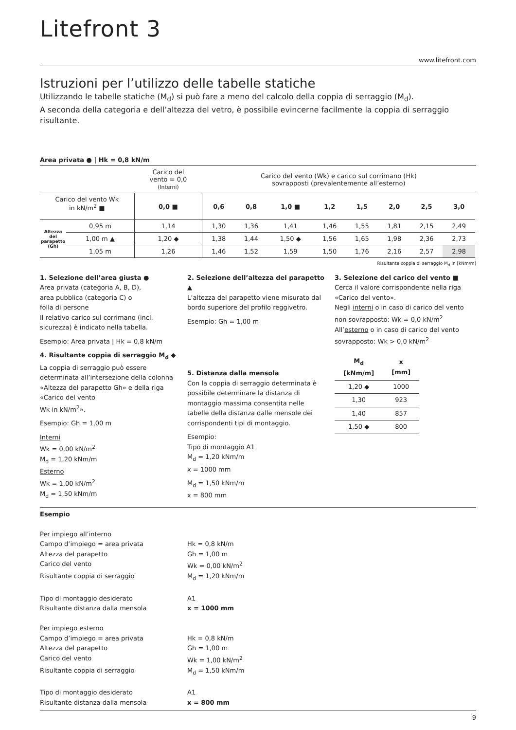Litefront 3
www.litefront.com
Istruzioni per l’utilizzo delle tabelle statiche
Utilizzando le tabelle statiche (M<sub>d</sub>) si può fare a meno del calcolo della coppia di serraggio (M<sub>d</sub>).
A seconda della categoria e dell’altezza del vetro, è possibile evincerne facilmente la coppia di serraggio risultante.
Area privata ● | Hk = 0,8 kN/m
| | | Carico del vento = 0,0 (Interni) | Carico del vento (Wk) e carico sul corrimano (Hk) sovrapposti (prevalentemente all’esterno) | | | | | | | |
| Carico del vento Wk in kN/m<sup>2</sup> ■ | | 0,0 ■ | 0,6 | 0,8 | 1,0 ■ | 1,2 | 1,5 | 2,0 | 2,5 | 3,0 |
| Altezza del parapetto (Gh) | 0,95 m | 1,14 | 1,30 | 1,36 | 1,41 | 1,46 | 1,55 | 1,81 | 2,15 | 2,49 |
| | 1,00 m ▲ | 1,20 ◆ | 1,38 | 1,44 | 1,50 ◆ | 1,56 | 1,65 | 1,98 | 2,36 | 2,73 |
| | 1,05 m | 1,26 | 1,46 | 1,52 | 1,59 | 1,50 | 1,76 | 2,16 | 2,57 | 2,98 |
Risultante coppia di serraggio M<sub>d</sub> in [kNm/m]
1. Selezione dell’area giusta ●
Area privata (categoria A, B, D),
area pubblica (categoria C) o
folla di persone
Il relativo carico sul corrimano (incl. sicurezza) è indicato nella tabella.
Esempio: Area privata | Hk = 0,8 kN/m
4. Risultante coppia di serraggio M<sub>d</sub> ◆
La coppia di serraggio può essere determinata all’intersezione della colonna «Altezza del parapetto Gh» e della riga «Carico del vento
Wk in kN/m<sup>2</sup>».
Esempio: Gh = 1,00 m
Interni
Wk = 0,00 kN/m<sup>2</sup>
M<sub>d</sub> = 1,20 kNm/m
Esterno
Wk = 1,00 kN/m<sup>2</sup>
M<sub>d</sub> = 1,50 kNm/m
2. Selezione dell’altezza del parapetto ▲
L’altezza del parapetto viene misurato dal bordo superiore del profilo reggivetro.
Esempio: Gh = 1,00 m
5. Distanza dalla mensola
Con la coppia di serraggio determinata è possibile determinare la distanza di montaggio massima consentita nelle tabelle della distanza dalle mensole dei corrispondenti tipi di montaggio.
Esempio:
Tipo di montaggio A1
M<sub>d</sub> = 1,20 kNm/m
x = 1000 mm
M<sub>d</sub> = 1,50 kNm/m
x = 800 mm
3. Selezione del carico del vento ■
Cerca il valore corrispondente nella riga «Carico del vento».
Negli interni o in caso di carico del vento non sovrapposto: Wk = 0,0 kN/m<sup>2</sup>
All’esterno o in caso di carico del vento sovrapposto: Wk > 0,0 kN/m<sup>2</sup>
| M<sub>d</sub> [kNm/m] | x [mm] |
| --- | --- |
| 1,20 ◆ | 1000 |
| 1,30 | 923 |
| 1,40 | 857 |
| 1,50 ◆ | 800 |
Esempio
Per impiego all’interno
Campo d’impiego = area privata Hk = 0,8 kN/m
Altezza del parapetto Gh = 1,00 m
Carico del vento Wk = 0,00 kN/m<sup>2</sup>
Risultante coppia di serraggio M<sub>d</sub> = 1,20 kNm/m
Tipo di montaggio desiderato A1
Risultante distanza dalla mensola x = 1000 mm
Per impiego esterno
Campo d’impiego = area privata Hk = 0,8 kN/m
Altezza del parapetto Gh = 1,00 m
Carico del vento Wk = 1,00 kN/m<sup>2</sup>
Risultante coppia di serraggio M<sub>d</sub> = 1,50 kNm/m
Tipo di montaggio desiderato A1
Risultante distanza dalla mensola x = 800 mm
9